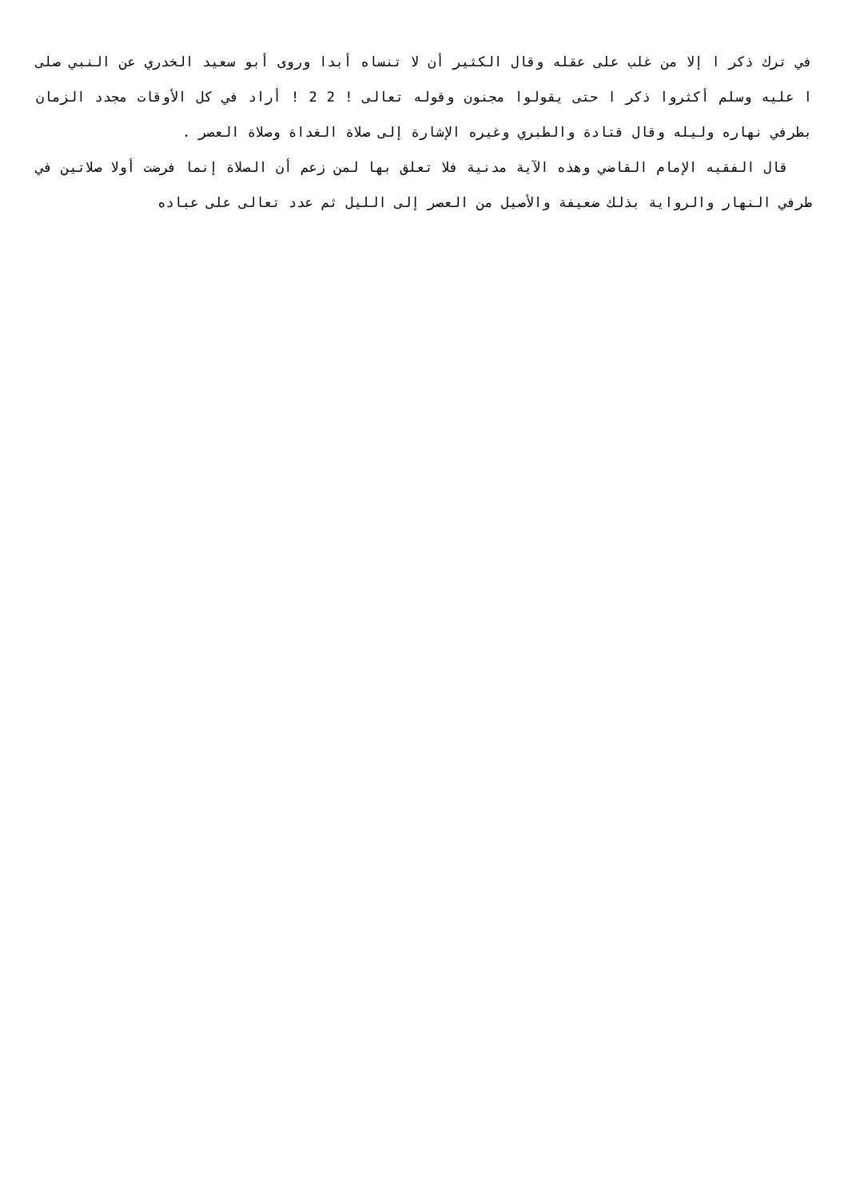في ترك ذكر ا إلا من غلب على عقله وقال الكثير أن لا تنساه أبدا وروى أبو سعيد الخدري عن النبي صلى ا عليه وسلم أكثروا ذكر ا حتى يقولوا مجنون وقوله تعالى ! 2 2 ! أراد في كل الأوقات مجدد الزمان بطرفي نهاره وليله وقال قتادة والطبري وغيره الإشارة إلى صلاة الغداة وصلاة العصر .
قال الفقيه الإمام القاضي وهذه الآية مدنية فلا تعلق بها لمن زعم أن الصلاة إنما فرضت أولا صلاتين في طرفي النهار والرواية بذلك ضعيفة والأصيل من العصر إلى الليل ثم عدد تعالى على عباده